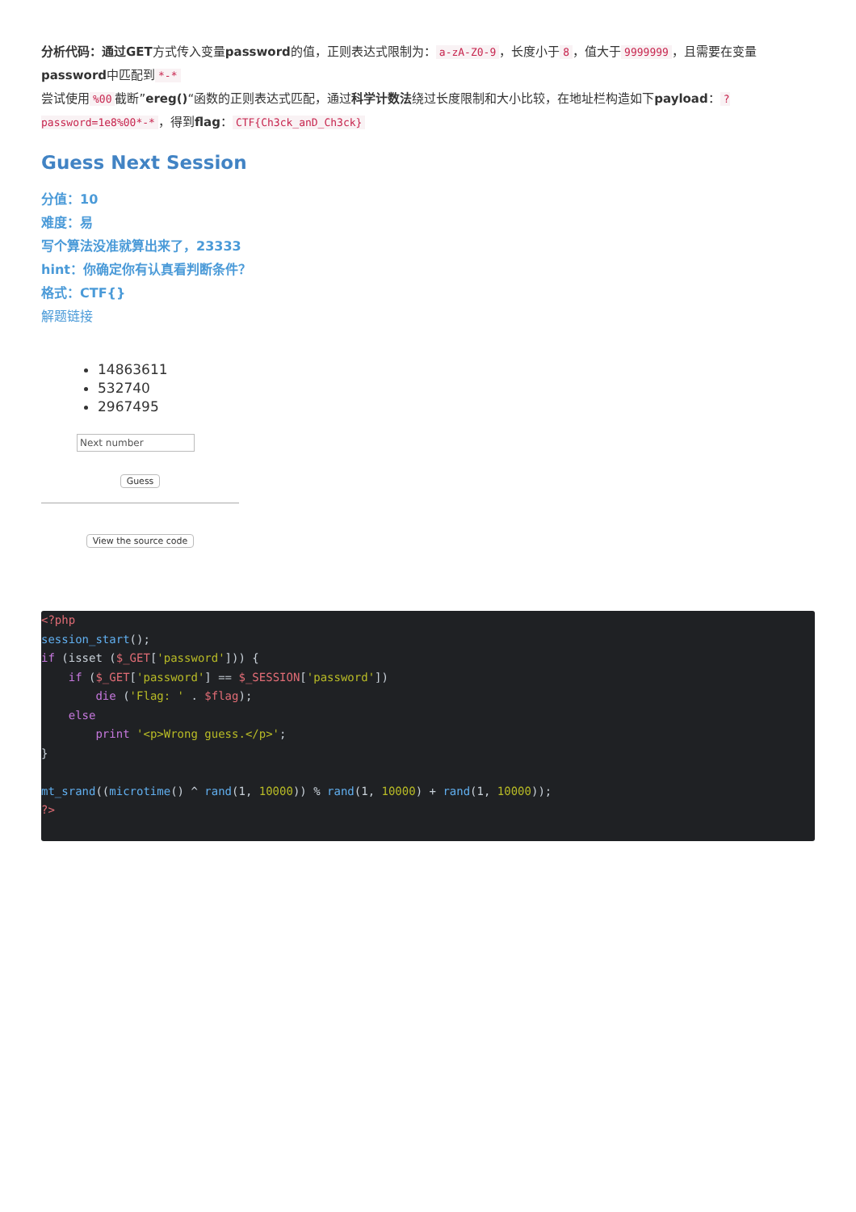分析代码：通过GET方式传入变量password的值，正则表达式限制为： a-zA-Z0-9 ，长度小于 8 ，值大于 9999999 ，且需要在变量password中匹配到 *-*
尝试使用%00 截断”ereg()“函数的正则表达式匹配，通过科学计数法绕过长度限制和大小比较，在地址栏构造如下payload：?password=1e8%00*-* ，得到flag： CTF{Ch3ck_anD_Ch3ck}
Guess Next Session
分值：10
难度：易
写个算法没准就算出来了，23333
hint：你确定你有认真看判断条件？
格式：CTF{}
解题链接
14863611
532740
2967495
Next number
Guess
View the source code
<?php
session_start();
if (isset ($_GET['password'])) {
    if ($_GET['password'] == $_SESSION['password'])
        die ('Flag: ' . $flag);
    else
        print '<p>Wrong guess.</p>';
}

mt_srand((microtime() ^ rand(1, 10000)) % rand(1, 10000) + rand(1, 10000));
?>